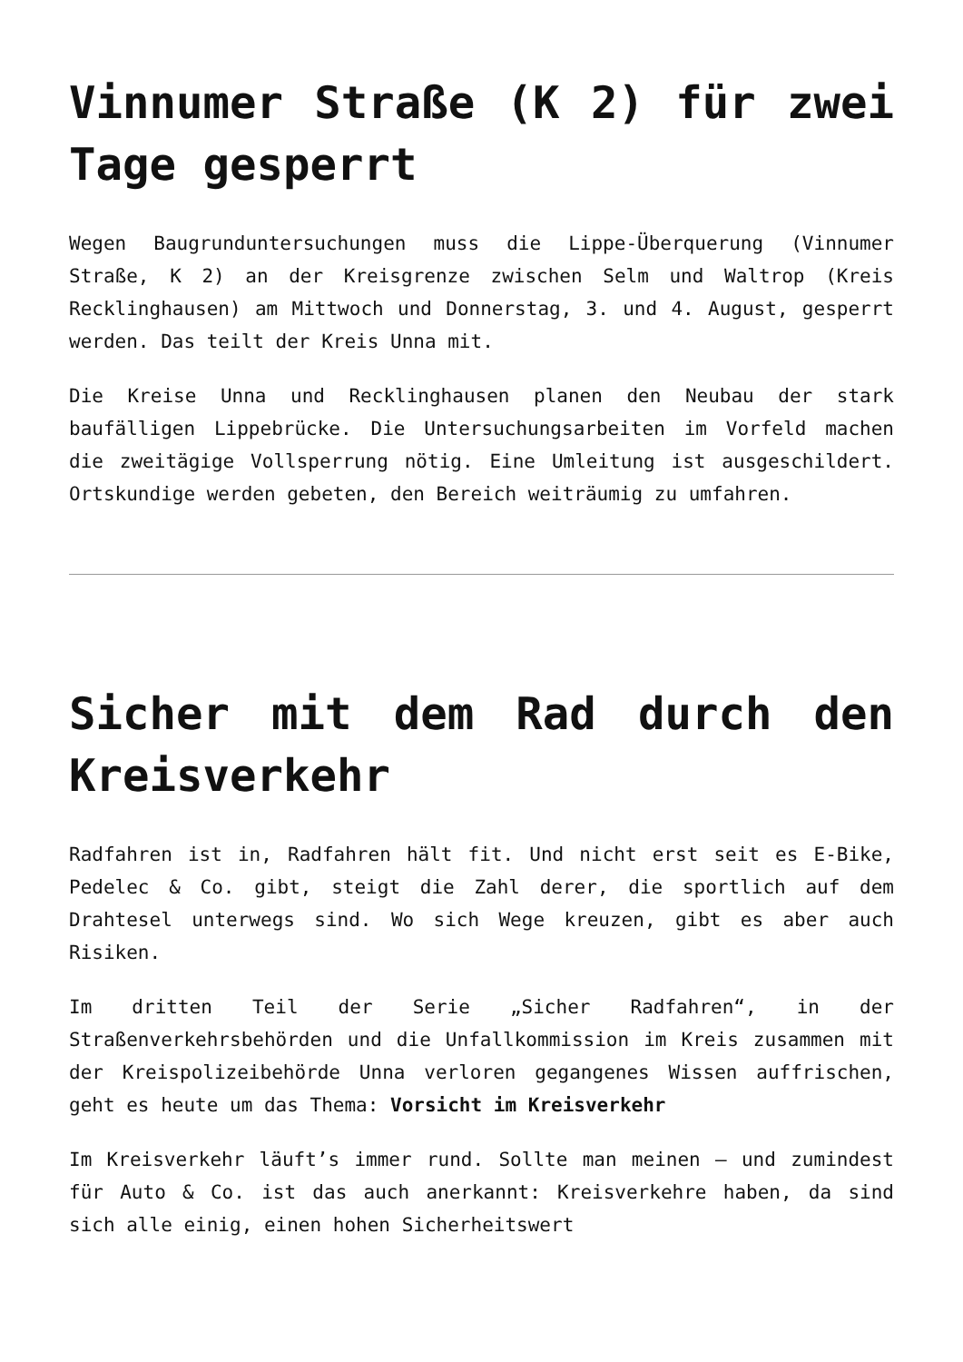Vinnumer Straße (K 2) für zwei Tage gesperrt
Wegen Baugrunduntersuchungen muss die Lippe-Überquerung (Vinnumer Straße, K 2) an der Kreisgrenze zwischen Selm und Waltrop (Kreis Recklinghausen) am Mittwoch und Donnerstag, 3. und 4. August, gesperrt werden. Das teilt der Kreis Unna mit.
Die Kreise Unna und Recklinghausen planen den Neubau der stark baufälligen Lippebrücke. Die Untersuchungsarbeiten im Vorfeld machen die zweitägige Vollsperrung nötig. Eine Umleitung ist ausgeschildert. Ortskundige werden gebeten, den Bereich weiträumig zu umfahren.
Sicher mit dem Rad durch den Kreisverkehr
Radfahren ist in, Radfahren hält fit. Und nicht erst seit es E-Bike, Pedelec & Co. gibt, steigt die Zahl derer, die sportlich auf dem Drahtesel unterwegs sind. Wo sich Wege kreuzen, gibt es aber auch Risiken.
Im dritten Teil der Serie „Sicher Radfahren“, in der Straßenverkehrsbehörden und die Unfallkommission im Kreis zusammen mit der Kreispolizeibehörde Unna verloren gegangenes Wissen auffrischen, geht es heute um das Thema: Vorsicht im Kreisverkehr
Im Kreisverkehr läuft’s immer rund. Sollte man meinen – und zumindest für Auto & Co. ist das auch anerkannt: Kreisverkehre haben, da sind sich alle einig, einen hohen Sicherheitswert